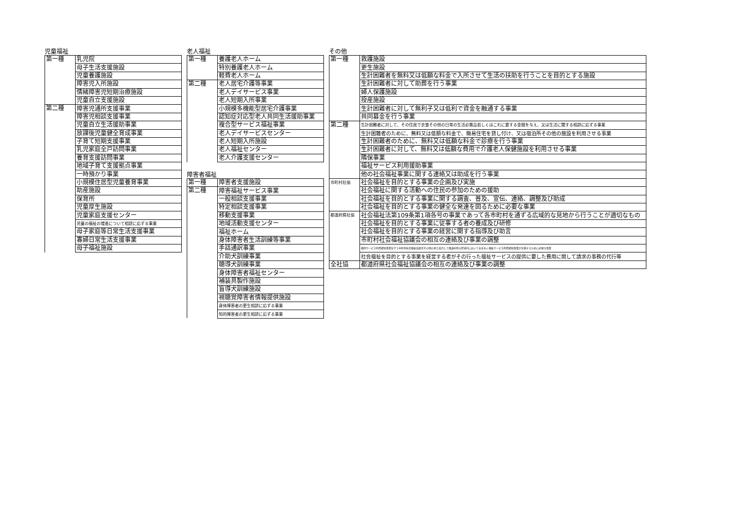児童福祉
| 第一種 | 乳児院 |
| | 母子生活支援施設 |
| | 児童養護施設 |
| | 障害児入所施設 |
| | 情緒障害児短期治療施設 |
| | 児童自立支援施設 |
| 第二種 | 障害児通所支援事業 |
| | 障害児相談支援事業 |
| | 児童自立生活援助事業 |
| | 放課後児童健全育成事業 |
| | 子育て短期支援事業 |
| | 乳児家庭全戸訪問事業 |
| | 養育支援訪問事業 |
| | 地域子育て支援拠点事業 |
| | 一時預かり事業 |
| | 小規模住居型児童養育事業 |
| | 助産施設 |
| | 保育所 |
| | 児童厚生施設 |
| | 児童家庭支援センター |
| | 児童の福祉の増進について相談に応ずる事業 |
| | 母子家庭等日常生活支援事業 |
| | 寡婦日常生活支援事業 |
| | 母子福祉施設 |
老人福祉
| 第一種 | 養護老人ホーム |
| | 特別養護老人ホーム |
| | 軽費老人ホーム |
| 第二種 | 老人居宅介護等事業 |
| | 老人デイサービス事業 |
| | 老人短期入所事業 |
| | 小規模多機能型居宅介護事業 |
| | 認知症対応型老人共同生活援助事業 |
| | 複合型サービス福祉事業 |
| | 老人デイサービスセンター |
| | 老人短期入所施設 |
| | 老人福祉センター |
| | 老人介護支援センター |
障害者福祉
| 第一種 | 障害者支援施設 |
| 第二種 | 障害福祉サービス事業 |
| | 一般相談支援事業 |
| | 特定相談支援事業 |
| | 移動支援事業 |
| | 地域活動支援センター |
| | 福祉ホーム |
| | 身体障害者生活訓練等事業 |
| | 手話通訳事業 |
| | 介助犬訓練事業 |
| | 聴導犬訓練事業 |
| | 身体障害者福祉センター |
| | 補装具製作施設 |
| | 盲導犬訓練施設 |
| | 視聴覚障害者情報提供施設 |
| | 身体障害者の更生相談に応ずる事業 |
| | 知的障害者の更生相談に応ずる事業 |
その他
| 第一種 | 救護施設 |
| | 更生施設 |
| | 生計困難者を無料又は低額な料金で入所させて生活の扶助を行うことを目的とする施設 |
| | 生計困難者に対して助葬を行う事業 |
| | 婦人保護施設 |
| | 授産施設 |
| | 生計困難者に対して無利子又は低利で資金を融通する事業 |
| | 共同募金を行う事業 |
| 第二種 | 生計困難者に対して、その住居で衣食その他の日常の生活必需品若しくはこれに要する金銭を与え、又は生活に関する相談に応ずる事業 |
| | 生計困難者のために、無料又は低額な料金で、簡易住宅を貸し付け、又は宿泊所その他の施設を利用させる事業 |
| | 生計困難者のために、無料又は低額な料金で診療を行う事業 |
| | 生計困難者に対して、無料又は低額な費用で介護老人保健施設を利用させる事業 |
| | 隣保事業 |
| | 福祉サービス利用援助事業 |
| | 他の社会福祉事業に関する連絡又は助成を行う事業 |
| 市町村社協 | 社会福祉を目的とする事業の企画及び実施 |
| | 社会福祉に関する活動への住民の参加のための援助 |
| | 社会福祉を目的とする事業に関する調査、普及、宣伝、連絡、調整及び助成 |
| | 社会福祉を目的とする事業の健全な発達を図るために必要な事業 |
| 都道府県社協 | 社会福祉法第109条第1項各号の事業であって各市町村を通ずる広域的な見地から行うことが適切なもの |
| | 社会福祉を目的とする事業に従事する者の養成及び研修 |
| | 社会福祉を目的とする事業の経営に関する指導及び助言 |
| | 市町村社会福祉協議会の相互の連絡及び事業の調整 |
| | 福利サービス利用援助事業を行う市町村社会福祉協議会その他の者と協力して都道府県の区域内においてあまねく福祉サービス利用援助事業が実施するために必要な事業 |
| | 社会福祉を目的とする事業を経営する者がその行った福祉サービスの提供に要した費用に関して請求の事務の代行等 |
| 全社協 | 都道府県社会福祉協議会の相互の連絡及び事業の調整 |